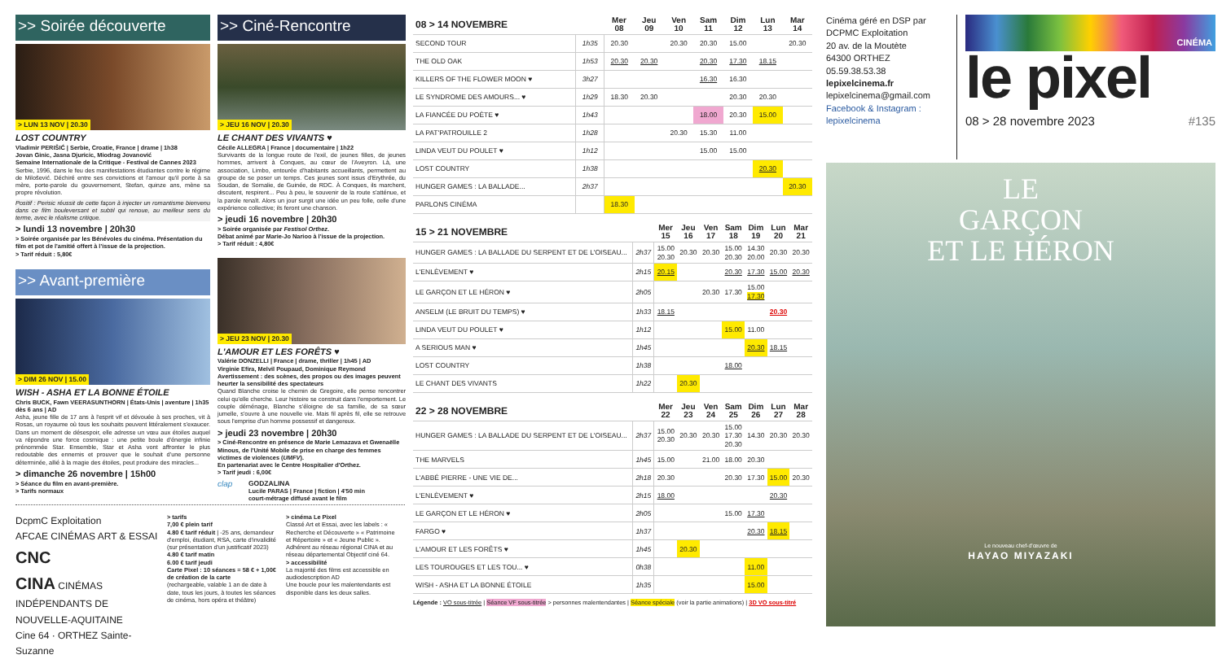>> Soirée découverte
> LUN 13 NOV | 20.30
LOST COUNTRY
Vladimir PERIŠIĆ | Serbie, Croatie, France | drame | 1h38
Jovan Ginic, Jasna Djuricic, Miodrag Jovanović
Semaine Internationale de la Critique - Festival de Cannes 2023
Serbie, 1996, dans le feu des manifestations étudiantes contre le régime de Milošević. Déchiré entre ses convictions et l'amour qu'il porte à sa mère, porte-parole du gouvernement, Stefan, quinze ans, mène sa propre révolution.
Positif : Perisic réussit de cette façon à injecter un romantisme bienvenu dans ce film bouleversant et subtil qui renoue, au meilleur sens du terme, avec le réalisme critique.
> lundi 13 novembre | 20h30
> Soirée organisée par les Bénévoles du cinéma. Présentation du film et pot de l'amitié offert à l'issue de la projection.
> Tarif réduit : 5,80€
>> Avant-première
> DIM 26 NOV | 15.00
WISH - ASHA ET LA BONNE ÉTOILE
Chris BUCK, Fawn VEERASUNTHORN | États-Unis | aventure | 1h35 dès 6 ans | AD
Asha, jeune fille de 17 ans à l'esprit vif et dévouée à ses proches, vit à Rosas, un royaume où tous les souhaits peuvent littéralement s'exaucer. Dans un moment de désespoir, elle adresse un vœu aux étoiles auquel va répondre une force cosmique : une petite boule d'énergie infinie prénommée Star. Ensemble, Star et Asha vont affronter le plus redoutable des ennemis et prouver que le souhait d'une personne déterminée, allié à la magie des étoiles, peut produire des miracles...
> dimanche 26 novembre | 15h00
> Séance du film en avant-première.
> Tarifs normaux
>> Ciné-Rencontre
> JEU 16 NOV | 20.30
LE CHANT DES VIVANTS ♥
Cécile ALLEGRA | France | documentaire | 1h22
Survivants de la longue route de l'exil, de jeunes filles, de jeunes hommes, arrivent à Conques, au cœur de l'Aveyron. Là, une association, Limbo, entourée d'habitants accueillants, permettent au groupe de se poser un temps. Ces jeunes sont issus d'Erythrée, du Soudan, de Somalie, de Guinée, de RDC. À Conques, ils marchent, discutent, respirent... Peu à peu, le souvenir de la route s'atténue, et la parole renaît. Alors un jour surgit une idée un peu folle, celle d'une expérience collective; ils feront une chanson.
> jeudi 16 novembre | 20h30
> Soirée organisée par Festisol Orthez.
Débat animé par Marie-Jo Narioo à l'issue de la projection.
> Tarif réduit : 4,80€
> JEU 23 NOV | 20.30
L'AMOUR ET LES FORÊTS ♥
Valérie DONZELLI | France | drame, thriller | 1h45 | AD
Virginie Efira, Melvil Poupaud, Dominique Reymond
Avertissement : des scènes, des propos ou des images peuvent heurter la sensibilité des spectateurs
Quand Blanche croise le chemin de Gregoire, elle pense rencontrer celui qu'elle cherche. Leur histoire se construit dans l'emportement. Le couple déménage, Blanche s'éloigne de sa famille, de sa sœur jumelle, s'ouvre à une nouvelle vie. Mais fil après fil, elle se retrouve sous l'emprise d'un homme possessif et dangereux.
> jeudi 23 novembre | 20h30
> Ciné-Rencontre en présence de Marie Lemazava et Gwenaëlle Minous, de l'Unité Mobile de prise en charge des femmes victimes de violences (UMFV).
En partenariat avec le Centre Hospitalier d'Orthez.
> Tarif jeudi : 6,00€
clap
GODZALINA
Lucile PARAS | France | fiction | 4'50 min
court-métrage diffusé avant le film
| 08 > 14 NOVEMBRE | | Mer 08 | Jeu 09 | Ven 10 | Sam 11 | Dim 12 | Lun 13 | Mar 14 |
| --- | --- | --- | --- | --- | --- | --- | --- | --- |
| SECOND TOUR | 1h35 | 20.30 | | 20.30 | 20.30 | 15.00 | | 20.30 |
| THE OLD OAK | 1h53 | 20.30 | 20.30 | | 20.30 | 17.30 | 18.15 | |
| KILLERS OF THE FLOWER MOON ♥ | 3h27 | | | | 16.30 | 16.30 | | |
| LE SYNDROME DES AMOURS... ♥ | 1h29 | 18.30 | 20.30 | | | 20.30 | 20.30 | |
| LA FIANCÉE DU POÈTE ♥ | 1h43 | | | | 18.00 | 20.30 | 15.00 | |
| LA PAT'PATROUILLE 2 | 1h28 | | | 20.30 | 15.30 | 11.00 | | |
| LINDA VEUT DU POULET ♥ | 1h12 | | | | 15.00 | 15.00 | | |
| LOST COUNTRY | 1h38 | | | | | | 20.30 | |
| HUNGER GAMES : LA BALLADE... | 2h37 | | | | | | | 20.30 |
| PARLONS CINÉMA | | 18.30 | | | | | | |
| 15 > 21 NOVEMBRE | | Mer 15 | Jeu 16 | Ven 17 | Sam 18 | Dim 19 | Lun 20 | Mar 21 |
| --- | --- | --- | --- | --- | --- | --- | --- | --- |
| HUNGER GAMES : LA BALLADE DU SERPENT ET DE L'OISEAU... | 2h37 | 15.00 20.30 | 20.30 | 20.30 | 15.00 20.30 | 14.30 20.00 | 20.30 | 20.30 |
| L'ENLÈVEMENT ♥ | 2h15 | 20.15 | | | 20.30 | 17.30 | 15.00 | 20.30 |
| LE GARÇON ET LE HÉRON ♥ | 2h05 | | | 20.30 | 17.30 | 15.00 17.30 | | |
| ANSELM (LE BRUIT DU TEMPS) ♥ | 1h33 | 18.15 | | | | | 20.30 | |
| LINDA VEUT DU POULET ♥ | 1h12 | | | | 15.00 | 11.00 | | |
| A SERIOUS MAN ♥ | 1h45 | | | | | 20.30 | 18.15 | |
| LOST COUNTRY | 1h38 | | | | 18.00 | | | |
| LE CHANT DES VIVANTS | 1h22 | | 20.30 | | | | | |
| 22 > 28 NOVEMBRE | | Mer 22 | Jeu 23 | Ven 24 | Sam 25 | Dim 26 | Lun 27 | Mar 28 |
| --- | --- | --- | --- | --- | --- | --- | --- | --- |
| HUNGER GAMES : LA BALLADE DU SERPENT ET DE L'OISEAU... | 2h37 | 15.00 20.30 | 20.30 | 20.30 | 15.00 17.30 20.30 | 14.30 | 20.30 | 20.30 |
| THE MARVELS | 1h45 | 15.00 | | 21.00 | 18.00 | 20.30 | | |
| L'ABBÉ PIERRE - UNE VIE DE... | 2h18 | 20.30 | | | 20.30 | 17.30 | 15.00 | 20.30 |
| L'ENLÈVEMENT ♥ | 2h15 | 18.00 | | | | | 20.30 | |
| LE GARÇON ET LE HÉRON ♥ | 2h05 | | | | 15.00 | 17.30 | | |
| FARGO ♥ | 1h37 | | | | | 20.30 | 18.15 | |
| L'AMOUR ET LES FORÊTS ♥ | 1h45 | | 20.30 | | | | | |
| LES TOUROUGES ET LES TOU... ♥ | 0h38 | | | | | 11.00 | | |
| WISH - ASHA ET LA BONNE ÉTOILE | 1h35 | | | | | 15.00 | | |
Légende : VO sous-titrée | Séance VF sous-titrée > personnes malentendantes | Séance spéciale (voir la partie animations) | 3D VO sous-titré
Cinéma géré en DSP par DCPMC Exploitation
20 av. de la Moutète
64300 ORTHEZ
05.59.38.53.38
lepixelcinema.fr
lepixelcinema@gmail.com
Facebook & Instagram :
lepixelcinema
CINÉMA
le pixel
08 > 28 novembre 2023 #135
LE
GARÇON
ET LE HÉRON
Le nouveau chef-d'œuvre de
HAYAO MIYAZAKI
DcpmC Exploitation
AFCAE CINÉMAS ART & ESSAI
CNC
CINA CINÉMAS INDÉPENDANTS DE NOUVELLE-AQUITAINE
Cine 64 · ORTHEZ Sainte-Suzanne
> tarifs
7,00 € plein tarif
4.80 € tarif réduit | -25 ans, demandeur d'emploi, étudiant, RSA, carte d'invalidité
(sur présentation d'un justificatif 2023)
4.80 € tarif matin
6.00 € tarif jeudi
Carte Pixel : 10 séances = 58 € + 1,00€ de création de la carte
(rechargeable, valable 1 an de date à date, tous les jours, à toutes les séances de cinéma, hors opéra et théâtre)
> cinéma Le Pixel
Classé Art et Essai, avec les labels : « Recherche et Découverte » « Patrimoine et Répertoire » et « Jeune Public ».
Adhérent au réseau régional CINA et au réseau départemental Objectif ciné 64.
> accessibilité
La majorité des films est accessible en audiodescription AD
Une boucle pour les malentendants est disponible dans les deux salles.